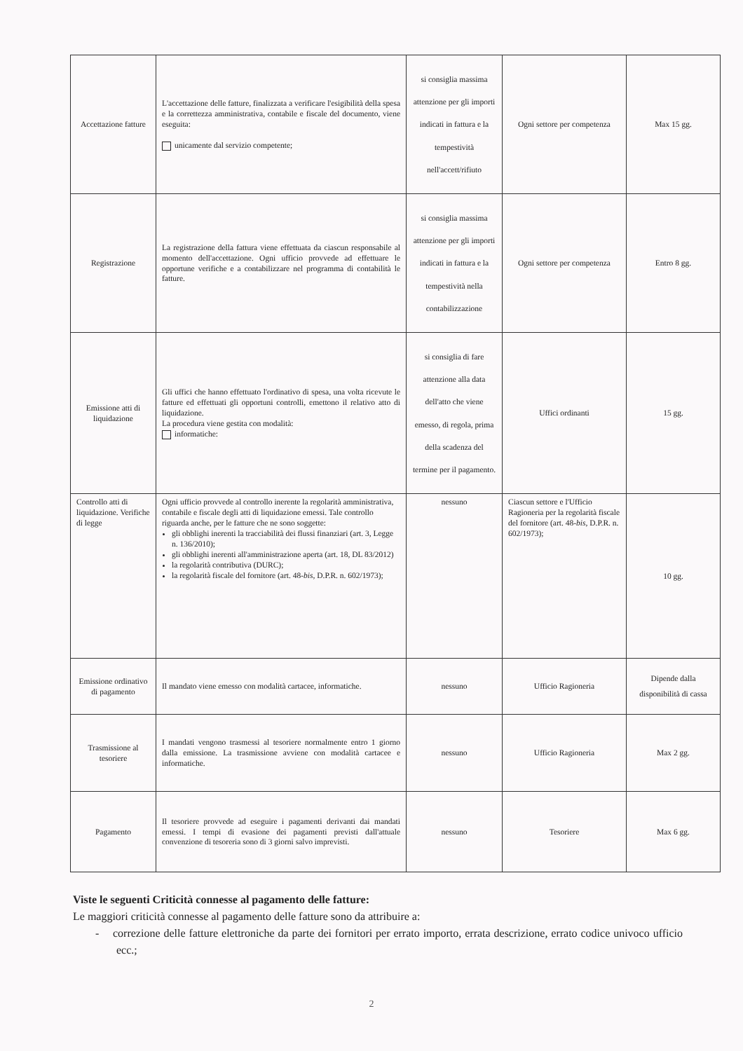| Accettazione fatture | L'accettazione delle fatture, finalizzata a verificare l'esigibilità della spesa e la correttezza amministrativa, contabile e fiscale del documento, viene eseguita: unicamente dal servizio competente; | si consiglia massima attenzione per gli importi indicati in fattura e la tempestività nell'accett/rifiuto | Ogni settore per competenza | Max 15 gg. |
| Registrazione | La registrazione della fattura viene effettuata da ciascun responsabile al momento dell'accettazione. Ogni ufficio provvede ad effettuare le opportune verifiche e a contabilizzare nel programma di contabilità le fatture. | si consiglia massima attenzione per gli importi indicati in fattura e la tempestività nella contabilizzazione | Ogni settore per competenza | Entro 8 gg. |
| Emissione atti di liquidazione | Gli uffici che hanno effettuato l'ordinativo di spesa, una volta ricevute le fatture ed effettuati gli opportuni controlli, emettono il relativo atto di liquidazione. La procedura viene gestita con modalità: informatiche: | si consiglia di fare attenzione alla data dell'atto che viene emesso, di regola, prima della scadenza del termine per il pagamento. | Uffici ordinanti | 15 gg. |
| Controllo atti di liquidazione. Verifiche di legge | Ogni ufficio provvede al controllo inerente la regolarità amministrativa, contabile e fiscale degli atti di liquidazione emessi. Tale controllo riguarda anche, per le fatture che ne sono soggette: gli obblighi inerenti la tracciabilità dei flussi finanziari (art. 3, Legge n. 136/2010); gli obblighi inerenti all'amministrazione aperta (art. 18, DL 83/2012) la regolarità contributiva (DURC); la regolarità fiscale del fornitore (art. 48- bis , D.P.R. n. 602/1973); | nessuno | Ciascun settore e l'Ufficio Ragioneria per la regolarità fiscale del fornitore (art. 48- bis , D.P.R. n. 602/1973); | 10 gg. |
| Emissione ordinativo di pagamento | Il mandato viene emesso con modalità cartacee, informatiche. | nessuno | Ufficio Ragioneria | Dipende dalla disponibilità di cassa |
| Trasmissione al tesoriere | I mandati vengono trasmessi al tesoriere normalmente entro 1 giorno dalla emissione. La trasmissione avviene con modalità cartacee e informatiche. | nessuno | Ufficio Ragioneria | Max 2 gg. |
| Pagamento | Il tesoriere provvede ad eseguire i pagamenti derivanti dai mandati emessi. I tempi di evasione dei pagamenti previsti dall'attuale convenzione di tesoreria sono di 3 giorni salvo imprevisti. | nessuno | Tesoriere | Max 6 gg. |
Viste le seguenti Criticità connesse al pagamento delle fatture:
Le maggiori criticità connesse al pagamento delle fatture sono da attribuire a:
- correzione delle fatture elettroniche da parte dei fornitori per errato importo, errata descrizione, errato codice univoco ufficio ecc.;
2